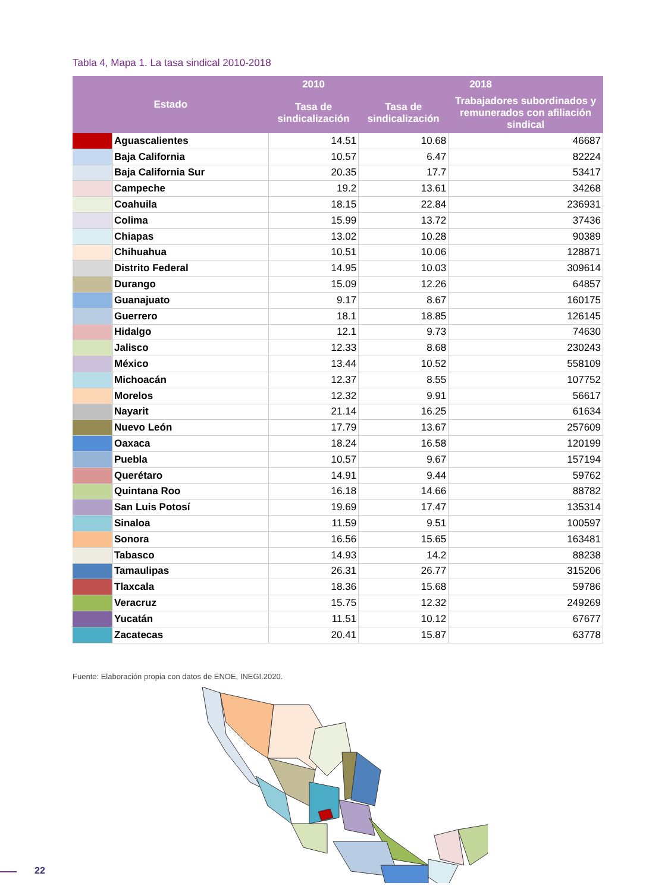Tabla 4, Mapa 1. La tasa sindical 2010-2018
| Estado | | 2010 | 2018 | |
| --- | --- | --- | --- | --- |
| | | Tasa de sindicalización | Tasa de sindicalización | Trabajadores subordinados y remunerados con afiliación sindical |
| | Aguascalientes | 14.51 | 10.68 | 46687 |
| | Baja California | 10.57 | 6.47 | 82224 |
| | Baja California Sur | 20.35 | 17.7 | 53417 |
| | Campeche | 19.2 | 13.61 | 34268 |
| | Coahuila | 18.15 | 22.84 | 236931 |
| | Colima | 15.99 | 13.72 | 37436 |
| | Chiapas | 13.02 | 10.28 | 90389 |
| | Chihuahua | 10.51 | 10.06 | 128871 |
| | Distrito Federal | 14.95 | 10.03 | 309614 |
| | Durango | 15.09 | 12.26 | 64857 |
| | Guanajuato | 9.17 | 8.67 | 160175 |
| | Guerrero | 18.1 | 18.85 | 126145 |
| | Hidalgo | 12.1 | 9.73 | 74630 |
| | Jalisco | 12.33 | 8.68 | 230243 |
| | México | 13.44 | 10.52 | 558109 |
| | Michoacán | 12.37 | 8.55 | 107752 |
| | Morelos | 12.32 | 9.91 | 56617 |
| | Nayarit | 21.14 | 16.25 | 61634 |
| | Nuevo León | 17.79 | 13.67 | 257609 |
| | Oaxaca | 18.24 | 16.58 | 120199 |
| | Puebla | 10.57 | 9.67 | 157194 |
| | Querétaro | 14.91 | 9.44 | 59762 |
| | Quintana Roo | 16.18 | 14.66 | 88782 |
| | San Luis Potosí | 19.69 | 17.47 | 135314 |
| | Sinaloa | 11.59 | 9.51 | 100597 |
| | Sonora | 16.56 | 15.65 | 163481 |
| | Tabasco | 14.93 | 14.2 | 88238 |
| | Tamaulipas | 26.31 | 26.77 | 315206 |
| | Tlaxcala | 18.36 | 15.68 | 59786 |
| | Veracruz | 15.75 | 12.32 | 249269 |
| | Yucatán | 11.51 | 10.12 | 67677 |
| | Zacatecas | 20.41 | 15.87 | 63778 |
Fuente: Elaboración propia con datos de ENOE, INEGI.2020.
22